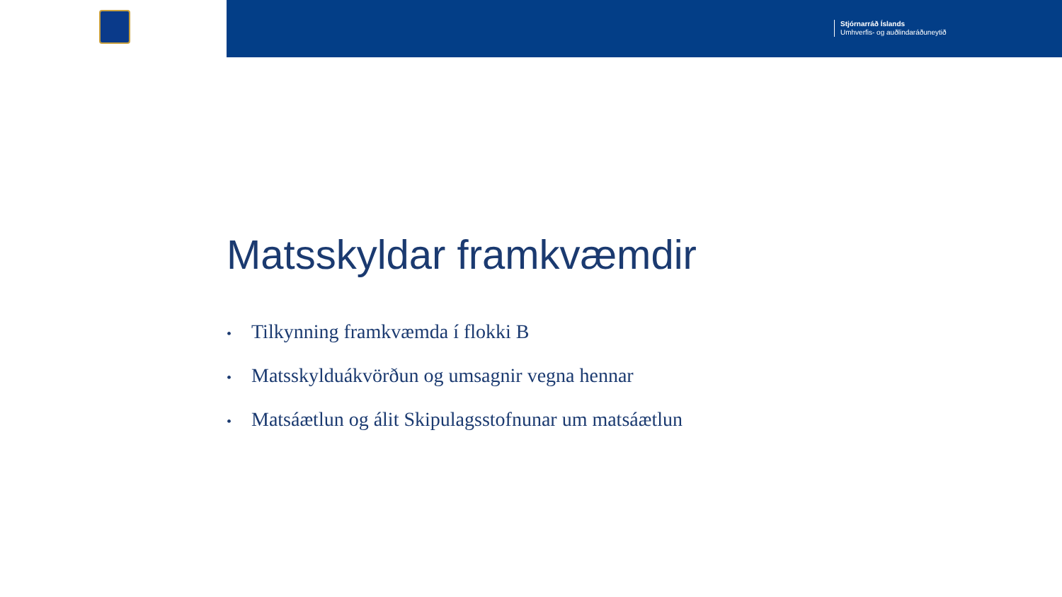Stjórnarráð Íslands
Umhverfis- og auðlindaráðuneytið
Matsskyldar framkvæmdir
• Tilkynning framkvæmda í flokki B
• Matsskylduákvörðun og umsagnir vegna hennar
• Matsáætlun og álit Skipulagsstofnunar um matsáætlun